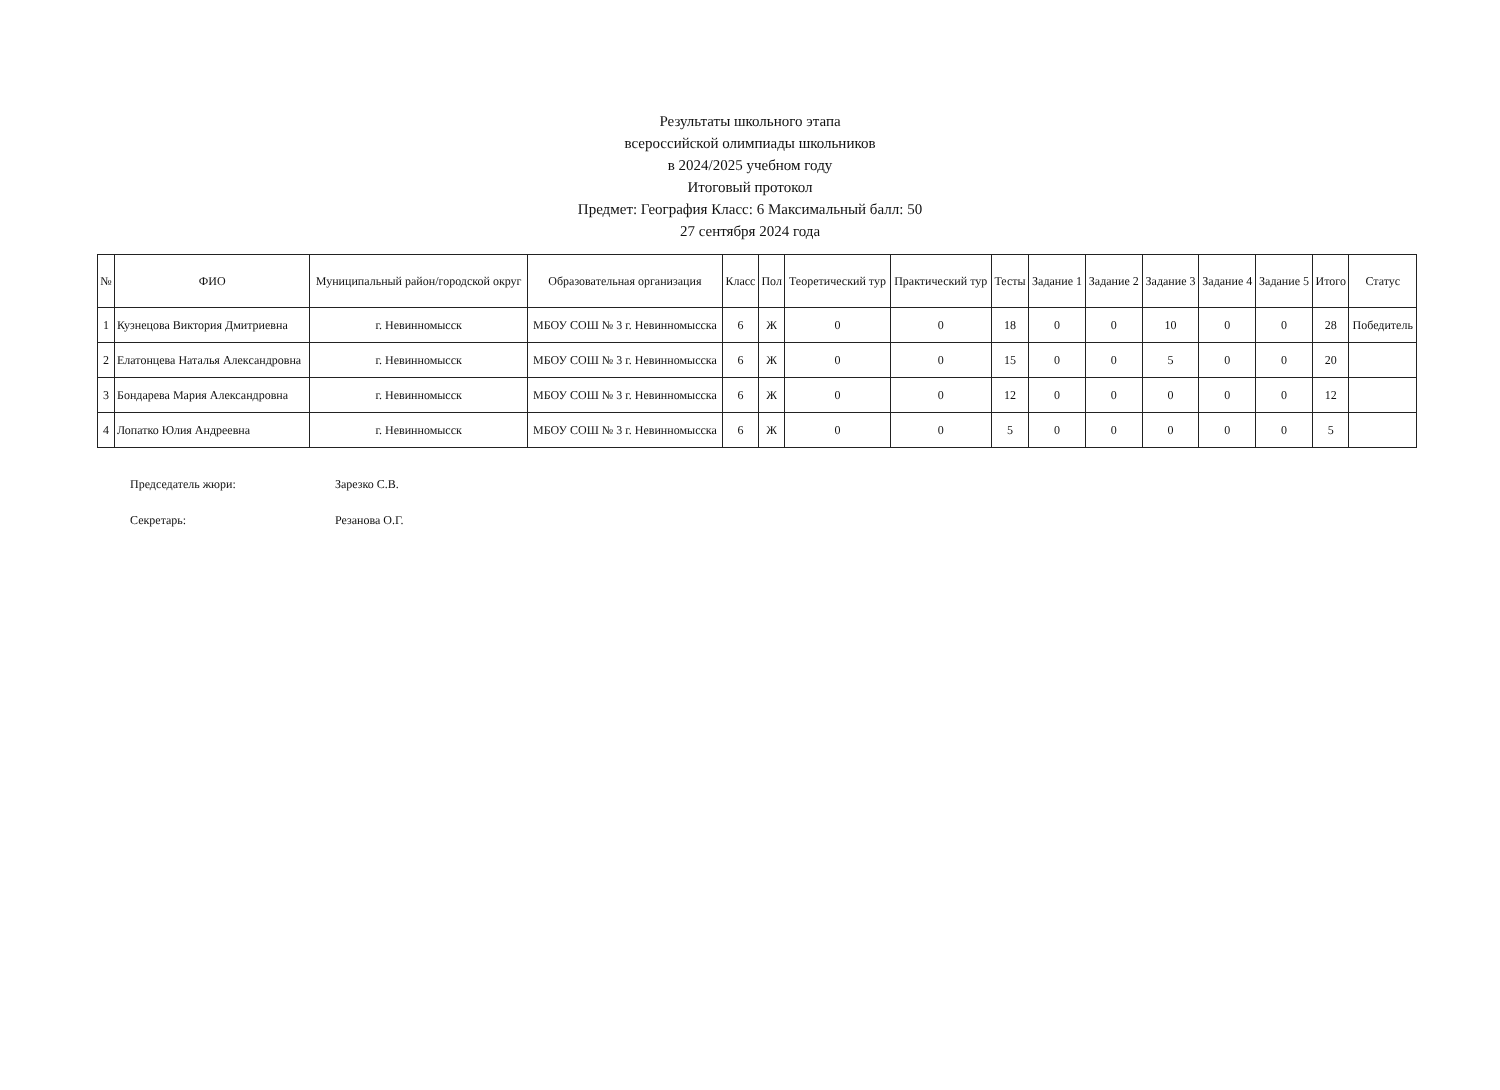Результаты школьного этапа
всероссийской олимпиады школьников
в 2024/2025 учебном году
Итоговый протокол
Предмет: География Класс: 6 Максимальный балл: 50
27 сентября 2024 года
| № | ФИО | Муниципальный район/городской округ | Образовательная организация | Класс | Пол | Теоретический тур | Практический тур | Тесты | Задание 1 | Задание 2 | Задание 3 | Задание 4 | Задание 5 | Итого | Статус |
| --- | --- | --- | --- | --- | --- | --- | --- | --- | --- | --- | --- | --- | --- | --- | --- |
| 1 | Кузнецова Виктория Дмитриевна | г. Невинномысск | МБОУ СОШ № 3 г. Невинномысска | 6 | Ж | 0 | 0 | 18 | 0 | 0 | 10 | 0 | 0 | 28 | Победитель |
| 2 | Елатонцева Наталья Александровна | г. Невинномысск | МБОУ СОШ № 3 г. Невинномысска | 6 | Ж | 0 | 0 | 15 | 0 | 0 | 5 | 0 | 0 | 20 | |
| 3 | Бондарева Мария Александровна | г. Невинномысск | МБОУ СОШ № 3 г. Невинномысска | 6 | Ж | 0 | 0 | 12 | 0 | 0 | 0 | 0 | 0 | 12 | |
| 4 | Лопатко Юлия Андреевна | г. Невинномысск | МБОУ СОШ № 3 г. Невинномысска | 6 | Ж | 0 | 0 | 5 | 0 | 0 | 0 | 0 | 0 | 5 | |
Председатель жюри: Зарезко С.В.
Секретарь: Резанова О.Г.